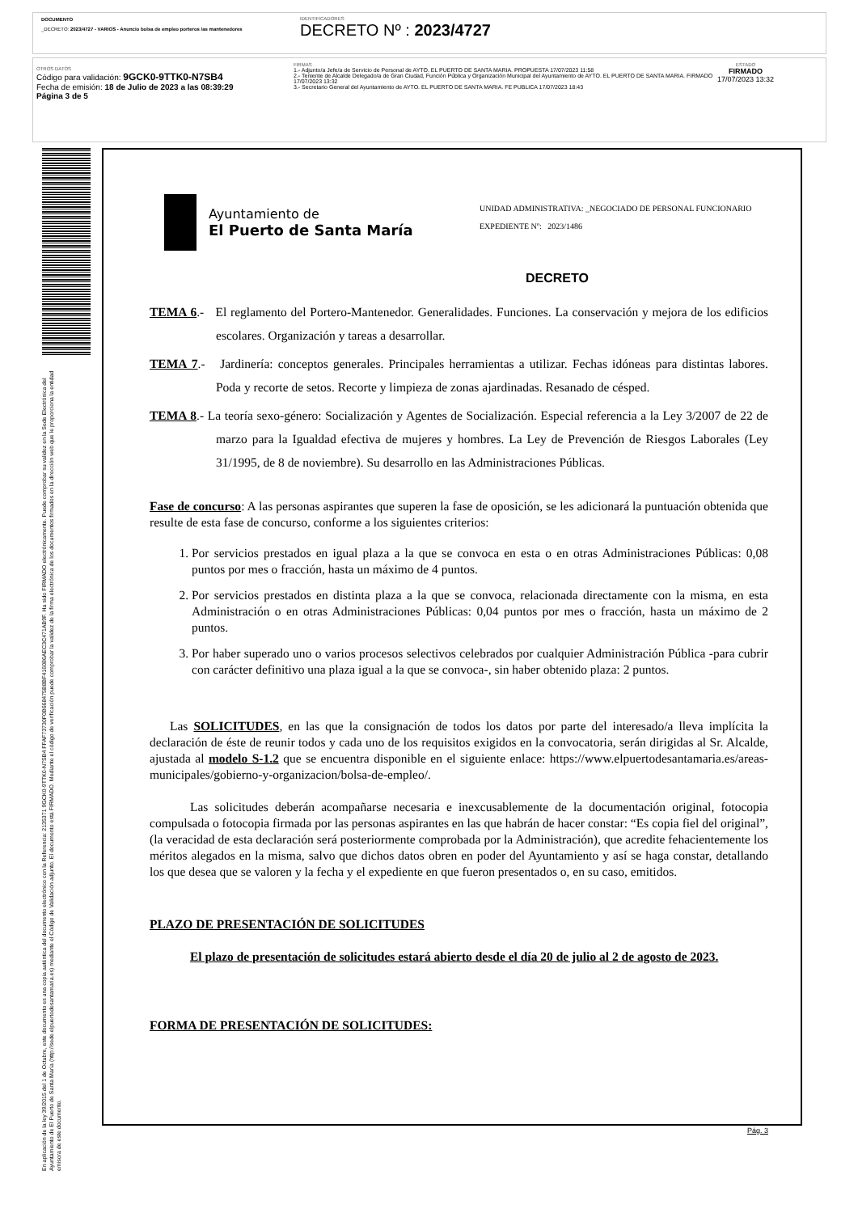DOCUMENTO
_DECRETO: 2023/4727 - VARIOS - Anuncio bolsa de empleo porteros /as mantenedores
IDENTIFICADORES
DECRETO Nº : 2023/4727
OTROS DATOS
Código para validación: 9GCK0-9TTK0-N7SB4
Fecha de emisión: 18 de Julio de 2023 a las 08:39:29
Página 3 de 5
FIRMAS
1.- Adjunto/a Jefe/a de Servicio de Personal de AYTO. EL PUERTO DE SANTA MARIA. PROPUESTA 17/07/2023 11:58
2.- Teniente de Alcalde Delegado/a de Gran Ciudad, Función Pública y Organización Municipal del Ayuntamiento de AYTO. EL PUERTO DE SANTA MARIA. FIRMADO 17/07/2023 13:32
3.- Secretario General del Ayuntamiento de AYTO. EL PUERTO DE SANTA MARIA. FE PUBLICA 17/07/2023 18:43
ESTADO
FIRMADO
17/07/2023 13:32
En aplicación de la ley 39/2015 del 1 de Octubre, este documento es una copia auténtica del documento electrónico con la Referencia: 2135371 9GCK0-9TTK0-N7SB4 FFAF73730F0B668475B8BF416086AEC3C471AB9F. Ha sido FIRMADO electrónicamente. Puede comprobar su validez en la Sede Electrónica del Ayuntamiento de El Puerto de Santa María (http://sede.elpuertodesantamaria.es) mediante el Código de Validación adjunto. El documento está FIRMADO. Mediante el código de verificación puede comprobar la validez de la firma electrónica de los documentos firmados en la dirección web que le proporciona la entidad emisora de este documento.
Ayuntamiento de
El Puerto de Santa María
UNIDAD ADMINISTRATIVA: _NEGOCIADO DE PERSONAL FUNCIONARIO
EXPEDIENTE Nº: 2023/1486
DECRETO
TEMA 6.- El reglamento del Portero-Mantenedor. Generalidades. Funciones. La conservación y mejora de los edificios escolares. Organización y tareas a desarrollar.
TEMA 7.- Jardinería: conceptos generales. Principales herramientas a utilizar. Fechas idóneas para distintas labores. Poda y recorte de setos. Recorte y limpieza de zonas ajardinadas. Resanado de césped.
TEMA 8.- La teoría sexo-género: Socialización y Agentes de Socialización. Especial referencia a la Ley 3/2007 de 22 de marzo para la Igualdad efectiva de mujeres y hombres. La Ley de Prevención de Riesgos Laborales (Ley 31/1995, de 8 de noviembre). Su desarrollo en las Administraciones Públicas.
Fase de concurso: A las personas aspirantes que superen la fase de oposición, se les adicionará la puntuación obtenida que resulte de esta fase de concurso, conforme a los siguientes criterios:
1. Por servicios prestados en igual plaza a la que se convoca en esta o en otras Administraciones Públicas: 0,08 puntos por mes o fracción, hasta un máximo de 4 puntos.
2. Por servicios prestados en distinta plaza a la que se convoca, relacionada directamente con la misma, en esta Administración o en otras Administraciones Públicas: 0,04 puntos por mes o fracción, hasta un máximo de 2 puntos.
3. Por haber superado uno o varios procesos selectivos celebrados por cualquier Administración Pública -para cubrir con carácter definitivo una plaza igual a la que se convoca-, sin haber obtenido plaza: 2 puntos.
Las SOLICITUDES, en las que la consignación de todos los datos por parte del interesado/a lleva implícita la declaración de éste de reunir todos y cada uno de los requisitos exigidos en la convocatoria, serán dirigidas al Sr. Alcalde, ajustada al modelo S-1.2 que se encuentra disponible en el siguiente enlace: https://www.elpuertodesantamaria.es/areas-municipales/gobierno-y-organizacion/bolsa-de-empleo/.
Las solicitudes deberán acompañarse necesaria e inexcusablemente de la documentación original, fotocopia compulsada o fotocopia firmada por las personas aspirantes en las que habrán de hacer constar: “Es copia fiel del original”, (la veracidad de esta declaración será posteriormente comprobada por la Administración), que acredite fehacientemente los méritos alegados en la misma, salvo que dichos datos obren en poder del Ayuntamiento y así se haga constar, detallando los que desea que se valoren y la fecha y el expediente en que fueron presentados o, en su caso, emitidos.
PLAZO DE PRESENTACIÓN DE SOLICITUDES
El plazo de presentación de solicitudes estará abierto desde el día 20 de julio al 2 de agosto de 2023.
FORMA DE PRESENTACIÓN DE SOLICITUDES:
Pág. 3